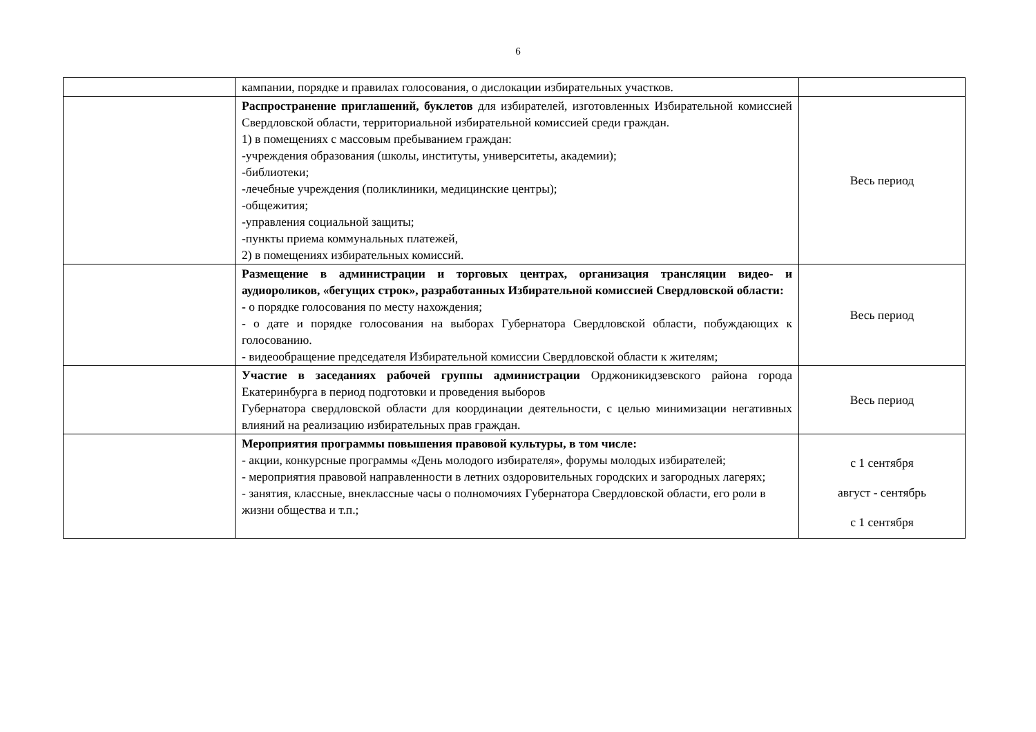6
| | кампании, порядке и правилах голосования, о дислокации избирательных участков. | |
| | Распространение приглашений, буклетов для избирателей, изготовленных Избирательной комиссией Свердловской области, территориальной избирательной комиссией среди граждан. 1) в помещениях с массовым пребыванием граждан: -учреждения образования (школы, институты, университеты, академии); -библиотеки; -лечебные учреждения (поликлиники, медицинские центры); -общежития; -управления социальной защиты; -пункты приема коммунальных платежей, 2) в помещениях избирательных комиссий. | Весь период |
| | Размещение в администрации и торговых центрах, организация трансляции видео- и аудиороликов, «бегущих строк», разработанных Избирательной комиссией Свердловской области: - о порядке голосования по месту нахождения; - о дате и порядке голосования на выборах Губернатора Свердловской области, побуждающих к голосованию. - видеообращение председателя Избирательной комиссии Свердловской области к жителям; | Весь период |
| | Участие в заседаниях рабочей группы администрации Орджоникидзевского района города Екатеринбурга в период подготовки и проведения выборов Губернатора свердловской области для координации деятельности, с целью минимизации негативных влияний на реализацию избирательных прав граждан. | Весь период |
| | Мероприятия программы повышения правовой культуры, в том числе: - акции, конкурсные программы «День молодого избирателя», форумы молодых избирателей; - мероприятия правовой направленности в летних оздоровительных городских и загородных лагерях; - занятия, классные, внеклассные часы о полномочиях Губернатора Свердловской области, его роли в жизни общества и т.п.; | с 1 сентября август - сентябрь с 1 сентября |